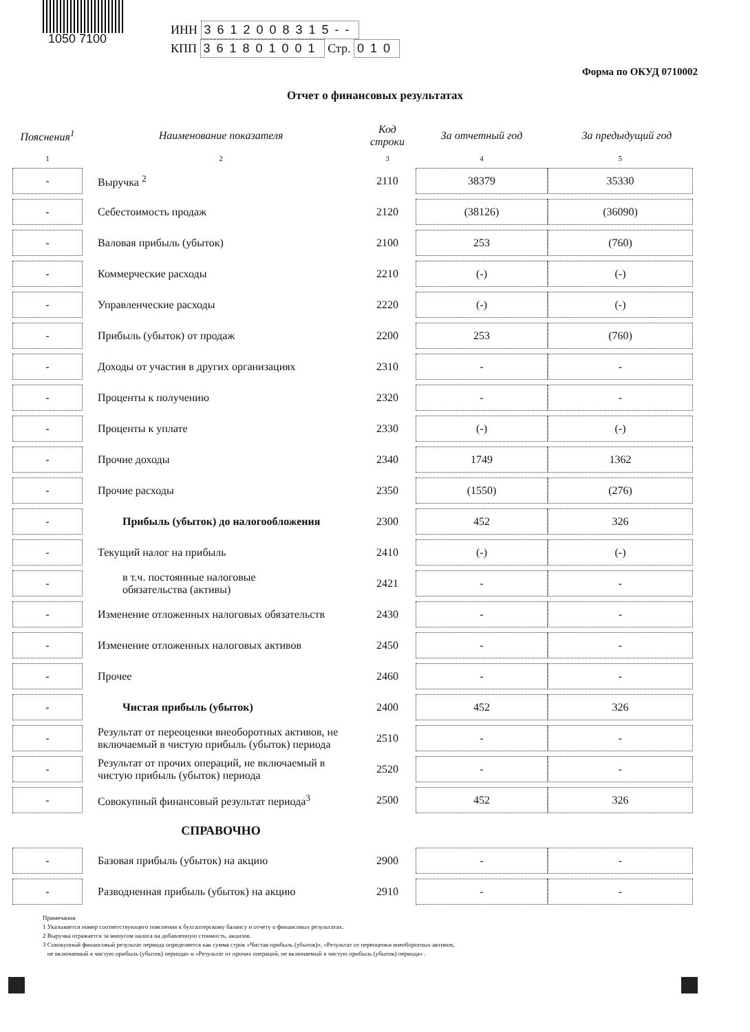1050 7100
ИНН 3612008315--
КПП 361801001 Стр. 010
Форма по ОКУД 0710002
Отчет о финансовых результатах
| Пояснения<sup>1</sup> | Наименование показателя | Код строки | За отчетный год | За предыдущий год |
| --- | --- | --- | --- | --- |
| 1 | 2 | 3 | 4 | 5 |
| - | Выручка <sup>2</sup> | 2110 | 38379 | 35330 |
| - | Себестоимость продаж | 2120 | (38126) | (36090) |
| - | Валовая прибыль (убыток) | 2100 | 253 | (760) |
| - | Коммерческие расходы | 2210 | (-) | (-) |
| - | Управленческие расходы | 2220 | (-) | (-) |
| - | Прибыль (убыток) от продаж | 2200 | 253 | (760) |
| - | Доходы от участия в других организациях | 2310 | - | - |
| - | Проценты к получению | 2320 | - | - |
| - | Проценты к уплате | 2330 | (-) | (-) |
| - | Прочие доходы | 2340 | 1749 | 1362 |
| - | Прочие расходы | 2350 | (1550) | (276) |
| - | Прибыль (убыток) до налогообложения | 2300 | 452 | 326 |
| - | Текущий налог на прибыль | 2410 | (-) | (-) |
| - | в т.ч. постоянные налоговые обязательства (активы) | 2421 | - | - |
| - | Изменение отложенных налоговых обязательств | 2430 | - | - |
| - | Изменение отложенных налоговых активов | 2450 | - | - |
| - | Прочее | 2460 | - | - |
| - | Чистая прибыль (убыток) | 2400 | 452 | 326 |
| - | Результат от переоценки внеоборотных активов, не включаемый в чистую прибыль (убыток) периода | 2510 | - | - |
| - | Результат от прочих операций, не включаемый в чистую прибыль (убыток) периода | 2520 | - | - |
| - | Совокупный финансовый результат периода<sup>3</sup> | 2500 | 452 | 326 |
| | СПРАВОЧНО | | | |
| - | Базовая прибыль (убыток) на акцию | 2900 | - | - |
| - | Разводненная прибыль (убыток) на акцию | 2910 | - | - |
Примечания
1 Указывается номер соответствующего пояснения к бухгалтерскому балансу и отчету о финансовых результатах.
2 Выручка отражается за минусом налога на добавленную стоимость, акцизов.
3 Совокупный финансовый результат периода определяется как сумма строк «Чистая прибыль (убыток)», «Результат от переоценки внеоборотных активов,
не включаемый в чистую прибыль (убыток) периода» и «Результат от прочих операций, не включаемый в чистую прибыль (убыток) периода» .